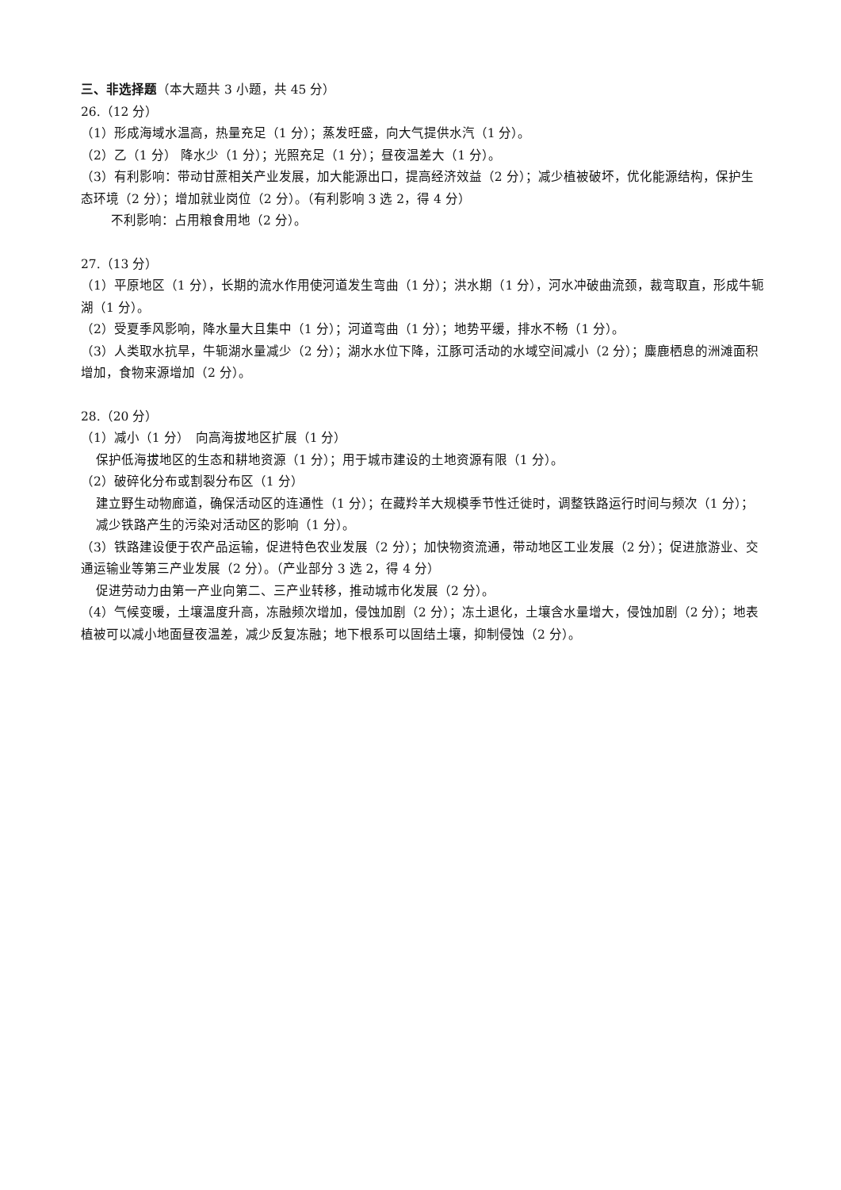三、非选择题（本大题共 3 小题，共 45 分）
26.（12 分）
（1）形成海域水温高，热量充足（1 分）；蒸发旺盛，向大气提供水汽（1 分）。
（2）乙（1 分） 降水少（1 分）；光照充足（1 分）；昼夜温差大（1 分）。
（3）有利影响：带动甘蔗相关产业发展，加大能源出口，提高经济效益（2 分）；减少植被破坏，优化能源结构，保护生态环境（2 分）；增加就业岗位（2 分）。（有利影响 3 选 2，得 4 分）
不利影响：占用粮食用地（2 分）。
27.（13 分）
（1）平原地区（1 分），长期的流水作用使河道发生弯曲（1 分）；洪水期（1 分），河水冲破曲流颈，裁弯取直，形成牛轭湖（1 分）。
（2）受夏季风影响，降水量大且集中（1 分）；河道弯曲（1 分）；地势平缓，排水不畅（1 分）。
（3）人类取水抗旱，牛轭湖水量减少（2 分）；湖水水位下降，江豚可活动的水域空间减小（2 分）；麋鹿栖息的洲滩面积增加，食物来源增加（2 分）。
28.（20 分）
（1）减小（1 分）　向高海拔地区扩展（1 分）
保护低海拔地区的生态和耕地资源（1 分）；用于城市建设的土地资源有限（1 分）。
（2）破碎化分布或割裂分布区（1 分）
建立野生动物廊道，确保活动区的连通性（1 分）；在藏羚羊大规模季节性迁徙时，调整铁路运行时间与频次（1 分）；减少铁路产生的污染对活动区的影响（1 分）。
（3）铁路建设便于农产品运输，促进特色农业发展（2 分）；加快物资流通，带动地区工业发展（2 分）；促进旅游业、交通运输业等第三产业发展（2 分）。（产业部分 3 选 2，得 4 分）
促进劳动力由第一产业向第二、三产业转移，推动城市化发展（2 分）。
（4）气候变暖，土壤温度升高，冻融频次增加，侵蚀加剧（2 分）；冻土退化，土壤含水量增大，侵蚀加剧（2 分）；地表植被可以减小地面昼夜温差，减少反复冻融；地下根系可以固结土壤，抑制侵蚀（2 分）。